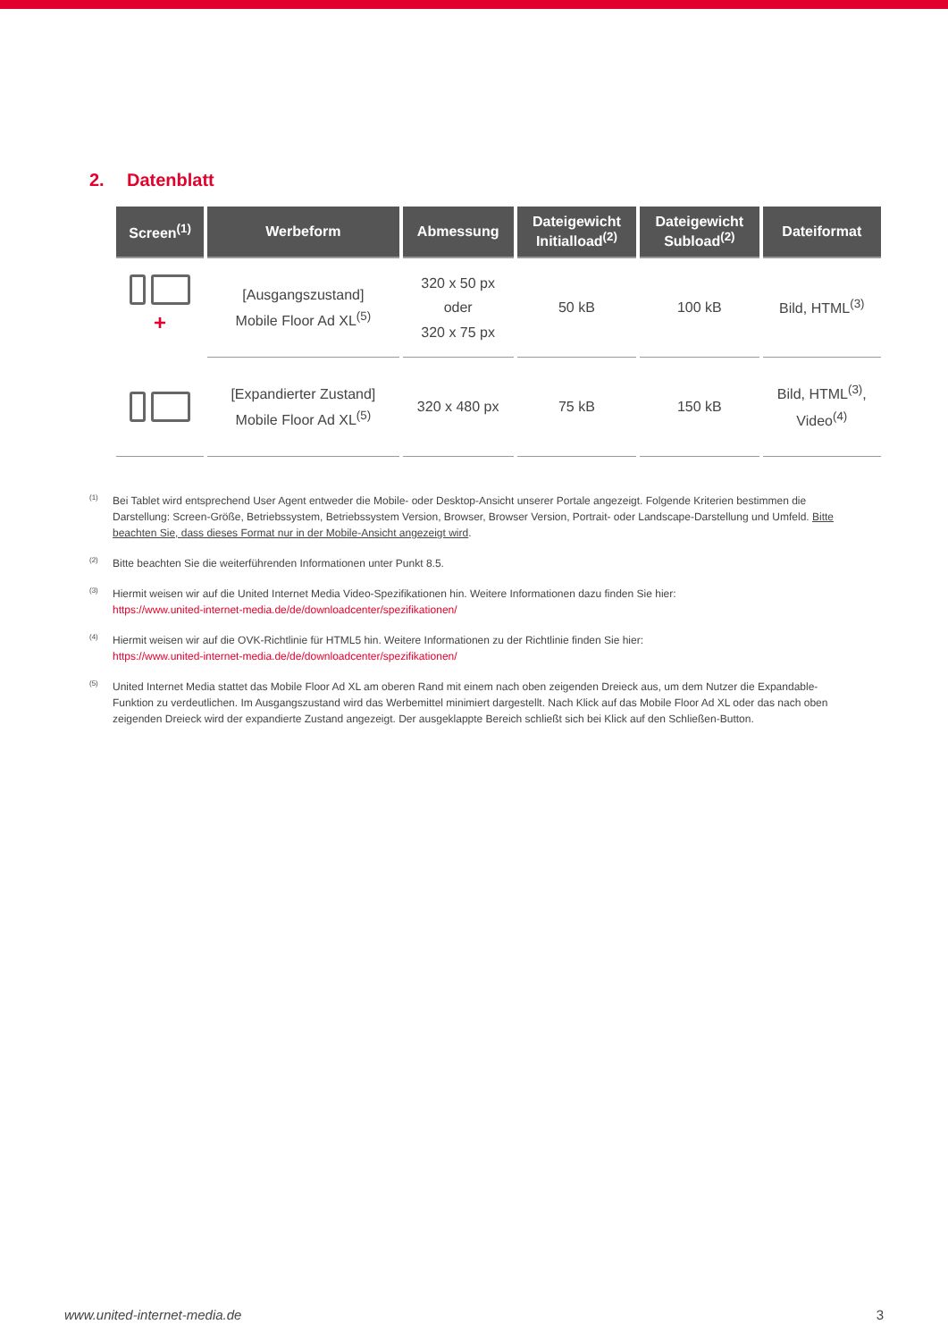2. Datenblatt
| Screen<sup>(1)</sup> | Werbeform | Abmessung | Dateigewicht Initialload<sup>(2)</sup> | Dateigewicht Subload<sup>(2)</sup> | Dateiformat |
| --- | --- | --- | --- | --- | --- |
| + | [Ausgangszustand] Mobile Floor Ad XL<sup>(5)</sup> | 320 x 50 px oder 320 x 75 px | 50 kB | 100 kB | Bild, HTML<sup>(3)</sup> |
| | [Expandierter Zustand] Mobile Floor Ad XL<sup>(5)</sup> | 320 x 480 px | 75 kB | 150 kB | Bild, HTML<sup>(3)</sup>, Video<sup>(4)</sup> |
<sup>(1)</sup> Bei Tablet wird entsprechend User Agent entweder die Mobile- oder Desktop-Ansicht unserer Portale angezeigt. Folgende Kriterien bestimmen die Darstellung: Screen-Größe, Betriebssystem, Betriebssystem Version, Browser, Browser Version, Portrait- oder Landscape-Darstellung und Umfeld. Bitte beachten Sie, dass dieses Format nur in der Mobile-Ansicht angezeigt wird.
<sup>(2)</sup> Bitte beachten Sie die weiterführenden Informationen unter Punkt 8.5.
<sup>(3)</sup> Hiermit weisen wir auf die United Internet Media Video-Spezifikationen hin. Weitere Informationen dazu finden Sie hier:
https://www.united-internet-media.de/de/downloadcenter/spezifikationen/
<sup>(4)</sup> Hiermit weisen wir auf die OVK-Richtlinie für HTML5 hin. Weitere Informationen zu der Richtlinie finden Sie hier:
https://www.united-internet-media.de/de/downloadcenter/spezifikationen/
<sup>(5)</sup> United Internet Media stattet das Mobile Floor Ad XL am oberen Rand mit einem nach oben zeigenden Dreieck aus, um dem Nutzer die Expandable-Funktion zu verdeutlichen. Im Ausgangszustand wird das Werbemittel minimiert dargestellt. Nach Klick auf das Mobile Floor Ad XL oder das nach oben zeigenden Dreieck wird der expandierte Zustand angezeigt. Der ausgeklappte Bereich schließt sich bei Klick auf den Schließen-Button.
www.united-internet-media.de 3